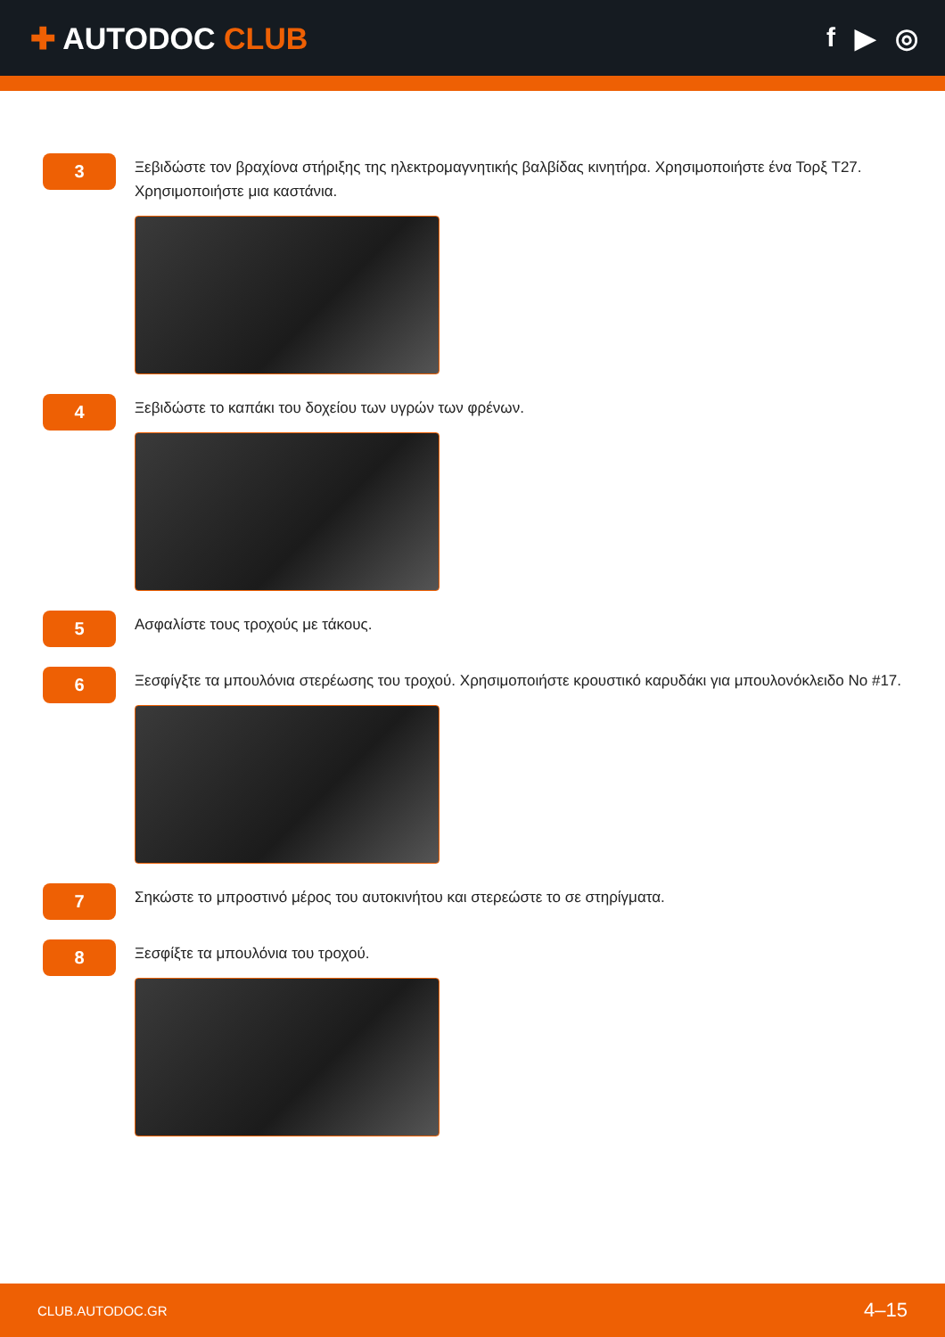✚ AUTODOC CLUB f ▶ ◎
3
Ξεβιδώστε τον βραχίονα στήριξης της ηλεκτρομαγνητικής βαλβίδας κινητήρα. Χρησιμοποιήστε ένα Τορξ T27. Χρησιμοποιήστε μια καστάνια.
4
Ξεβιδώστε το καπάκι του δοχείου των υγρών των φρένων.
5
Ασφαλίστε τους τροχούς με τάκους.
6
Ξεσφίγξτε τα μπουλόνια στερέωσης του τροχού. Χρησιμοποιήστε κρουστικό καρυδάκι για μπουλονόκλειδο No #17.
7
Σηκώστε το μπροστινό μέρος του αυτοκινήτου και στερεώστε το σε στηρίγματα.
8
Ξεσφίξτε τα μπουλόνια του τροχού.
CLUB.AUTODOC.GR 4–15